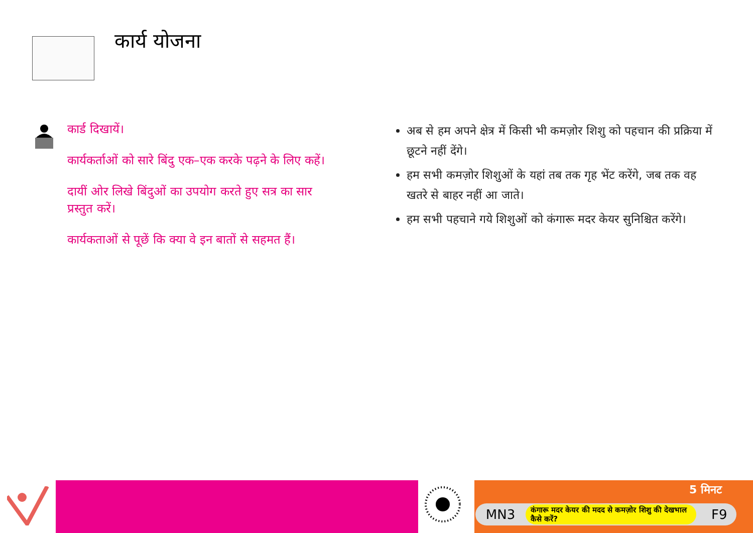कार्य योजना
कार्ड दिखायें।
कार्यकर्ताओं को सारे बिंदु एक–एक करके पढ़ने के लिए कहें।
दायीं ओर लिखे बिंदुओं का उपयोग करते हुए सत्र का सार प्रस्तुत करें।
कार्यकताओं से पूछें कि क्या वे इन बातों से सहमत हैं।
अब से हम अपने क्षेत्र में किसी भी कमज़ोर शिशु को पहचान की प्रक्रिया में छूटने नहीं देंगे।
हम सभी कमज़ोर शिशुओं के यहां तब तक गृह भेंट करेंगे, जब तक वह खतरे से बाहर नहीं आ जाते।
हम सभी पहचाने गये शिशुओं को कंगारू मदर केयर सुनिश्चित करेंगे।
5 मिनट
MN3 कंगारू मदर केयर की मदद से कमज़ोर शिशु की देखभाल कैसे करें? F9